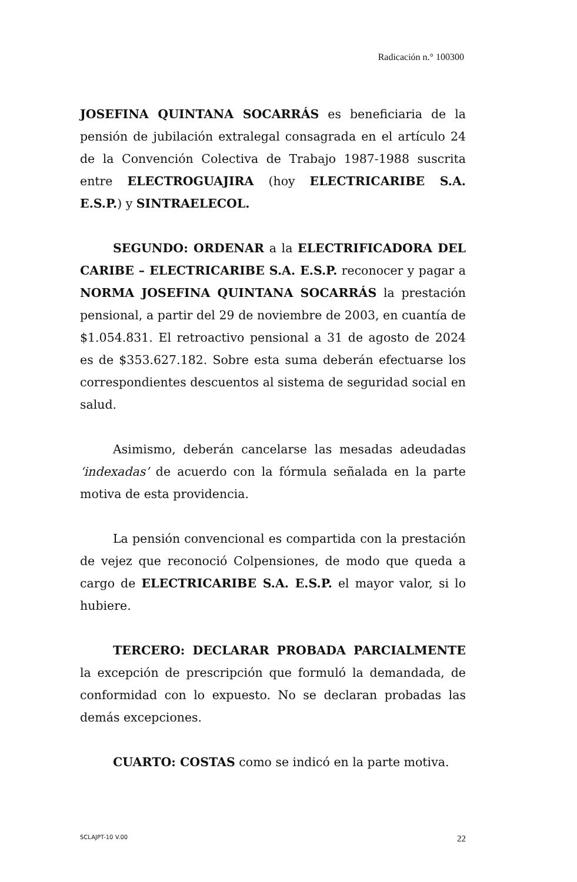Radicación n.° 100300
JOSEFINA QUINTANA SOCARRÁS es beneficiaria de la pensión de jubilación extralegal consagrada en el artículo 24 de la Convención Colectiva de Trabajo 1987-1988 suscrita entre ELECTROGUAJIRA (hoy ELECTRICARIBE S.A. E.S.P.) y SINTRAELECOL.
SEGUNDO: ORDENAR a la ELECTRIFICADORA DEL CARIBE – ELECTRICARIBE S.A. E.S.P. reconocer y pagar a NORMA JOSEFINA QUINTANA SOCARRÁS la prestación pensional, a partir del 29 de noviembre de 2003, en cuantía de $1.054.831. El retroactivo pensional a 31 de agosto de 2024 es de $353.627.182. Sobre esta suma deberán efectuarse los correspondientes descuentos al sistema de seguridad social en salud.
Asimismo, deberán cancelarse las mesadas adeudadas ‘indexadas’ de acuerdo con la fórmula señalada en la parte motiva de esta providencia.
La pensión convencional es compartida con la prestación de vejez que reconoció Colpensiones, de modo que queda a cargo de ELECTRICARIBE S.A. E.S.P. el mayor valor, si lo hubiere.
TERCERO: DECLARAR PROBADA PARCIALMENTE la excepción de prescripción que formuló la demandada, de conformidad con lo expuesto. No se declaran probadas las demás excepciones.
CUARTO: COSTAS como se indicó en la parte motiva.
SCLAJPT-10 V.00 22